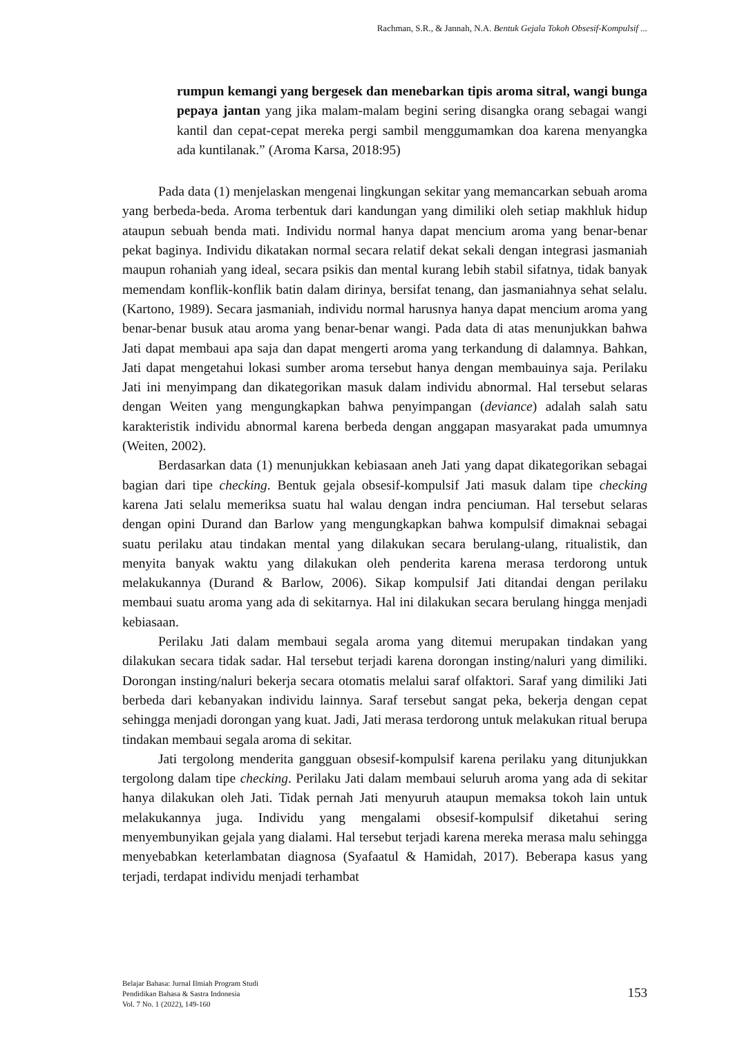Rachman, S.R., & Jannah, N.A. Bentuk Gejala Tokoh Obsesif-Kompulsif ...
rumpun kemangi yang bergesek dan menebarkan tipis aroma sitral, wangi bunga pepaya jantan yang jika malam-malam begini sering disangka orang sebagai wangi kantil dan cepat-cepat mereka pergi sambil menggumamkan doa karena menyangka ada kuntilanak.” (Aroma Karsa, 2018:95)
Pada data (1) menjelaskan mengenai lingkungan sekitar yang memancarkan sebuah aroma yang berbeda-beda. Aroma terbentuk dari kandungan yang dimiliki oleh setiap makhluk hidup ataupun sebuah benda mati. Individu normal hanya dapat mencium aroma yang benar-benar pekat baginya. Individu dikatakan normal secara relatif dekat sekali dengan integrasi jasmaniah maupun rohaniah yang ideal, secara psikis dan mental kurang lebih stabil sifatnya, tidak banyak memendam konflik-konflik batin dalam dirinya, bersifat tenang, dan jasmaniahnya sehat selalu. (Kartono, 1989). Secara jasmaniah, individu normal harusnya hanya dapat mencium aroma yang benar-benar busuk atau aroma yang benar-benar wangi. Pada data di atas menunjukkan bahwa Jati dapat membaui apa saja dan dapat mengerti aroma yang terkandung di dalamnya. Bahkan, Jati dapat mengetahui lokasi sumber aroma tersebut hanya dengan membauinya saja. Perilaku Jati ini menyimpang dan dikategorikan masuk dalam individu abnormal. Hal tersebut selaras dengan Weiten yang mengungkapkan bahwa penyimpangan (deviance) adalah salah satu karakteristik individu abnormal karena berbeda dengan anggapan masyarakat pada umumnya (Weiten, 2002).
Berdasarkan data (1) menunjukkan kebiasaan aneh Jati yang dapat dikategorikan sebagai bagian dari tipe checking. Bentuk gejala obsesif-kompulsif Jati masuk dalam tipe checking karena Jati selalu memeriksa suatu hal walau dengan indra penciuman. Hal tersebut selaras dengan opini Durand dan Barlow yang mengungkapkan bahwa kompulsif dimaknai sebagai suatu perilaku atau tindakan mental yang dilakukan secara berulang-ulang, ritualistik, dan menyita banyak waktu yang dilakukan oleh penderita karena merasa terdorong untuk melakukannya (Durand & Barlow, 2006). Sikap kompulsif Jati ditandai dengan perilaku membaui suatu aroma yang ada di sekitarnya. Hal ini dilakukan secara berulang hingga menjadi kebiasaan.
Perilaku Jati dalam membaui segala aroma yang ditemui merupakan tindakan yang dilakukan secara tidak sadar. Hal tersebut terjadi karena dorongan insting/naluri yang dimiliki. Dorongan insting/naluri bekerja secara otomatis melalui saraf olfaktori. Saraf yang dimiliki Jati berbeda dari kebanyakan individu lainnya. Saraf tersebut sangat peka, bekerja dengan cepat sehingga menjadi dorongan yang kuat. Jadi, Jati merasa terdorong untuk melakukan ritual berupa tindakan membaui segala aroma di sekitar.
Jati tergolong menderita gangguan obsesif-kompulsif karena perilaku yang ditunjukkan tergolong dalam tipe checking. Perilaku Jati dalam membaui seluruh aroma yang ada di sekitar hanya dilakukan oleh Jati. Tidak pernah Jati menyuruh ataupun memaksa tokoh lain untuk melakukannya juga. Individu yang mengalami obsesif-kompulsif diketahui sering menyembunyikan gejala yang dialami. Hal tersebut terjadi karena mereka merasa malu sehingga menyebabkan keterlambatan diagnosa (Syafaatul & Hamidah, 2017). Beberapa kasus yang terjadi, terdapat individu menjadi terhambat
Belajar Bahasa: Jurnal Ilmiah Program Studi
Pendidikan Bahasa & Sastra Indonesia
Vol. 7 No. 1 (2022), 149-160
153